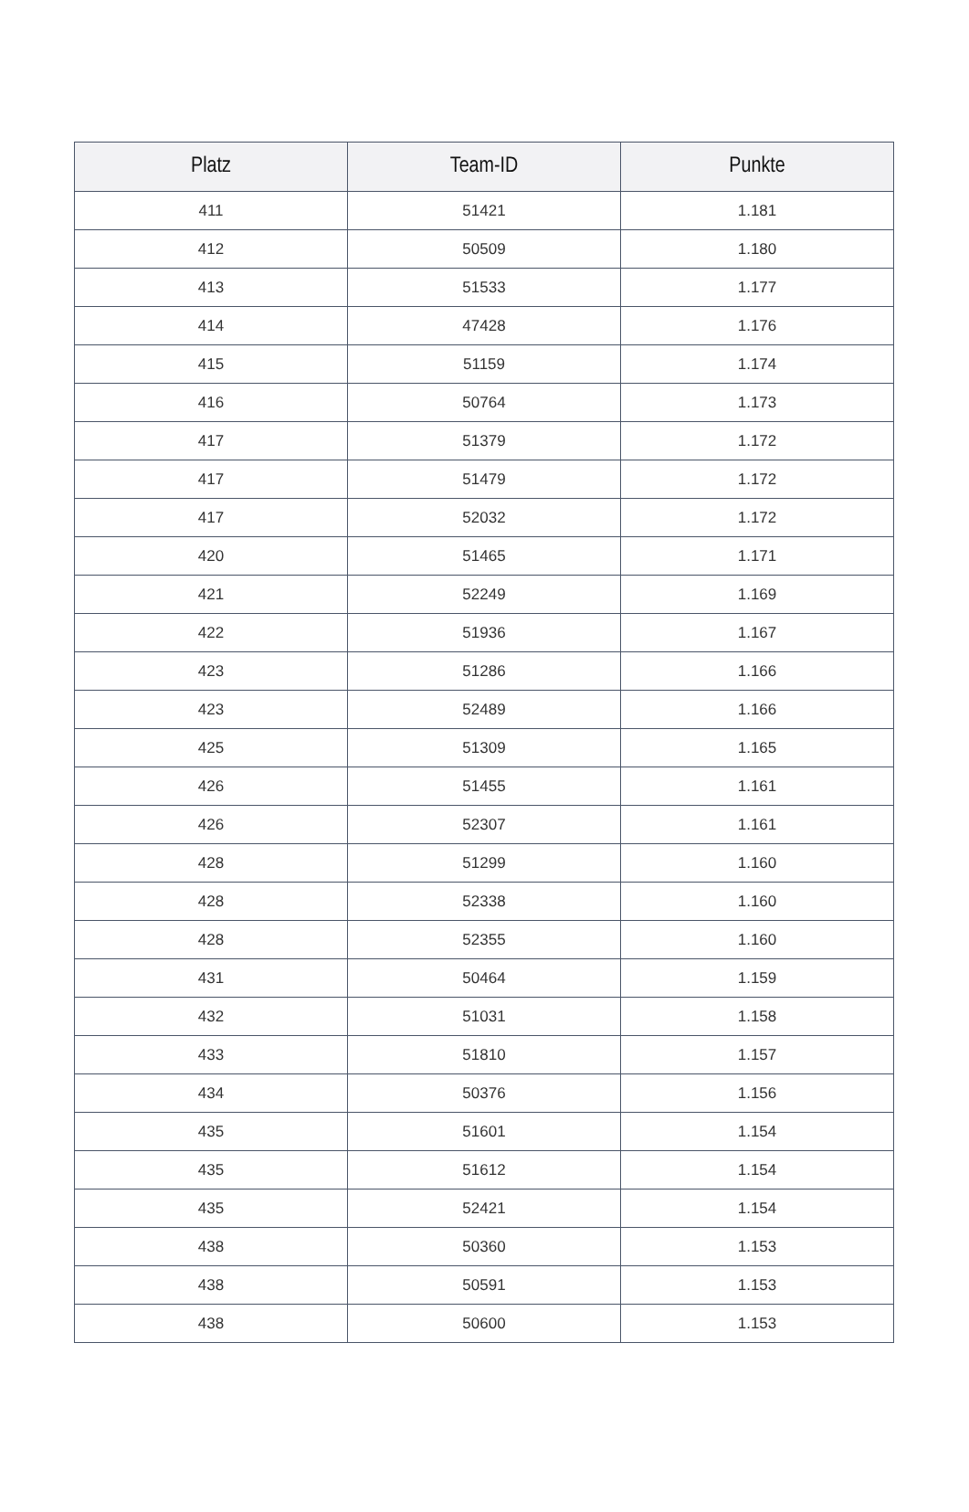| Platz | Team-ID | Punkte |
| --- | --- | --- |
| 411 | 51421 | 1.181 |
| 412 | 50509 | 1.180 |
| 413 | 51533 | 1.177 |
| 414 | 47428 | 1.176 |
| 415 | 51159 | 1.174 |
| 416 | 50764 | 1.173 |
| 417 | 51379 | 1.172 |
| 417 | 51479 | 1.172 |
| 417 | 52032 | 1.172 |
| 420 | 51465 | 1.171 |
| 421 | 52249 | 1.169 |
| 422 | 51936 | 1.167 |
| 423 | 51286 | 1.166 |
| 423 | 52489 | 1.166 |
| 425 | 51309 | 1.165 |
| 426 | 51455 | 1.161 |
| 426 | 52307 | 1.161 |
| 428 | 51299 | 1.160 |
| 428 | 52338 | 1.160 |
| 428 | 52355 | 1.160 |
| 431 | 50464 | 1.159 |
| 432 | 51031 | 1.158 |
| 433 | 51810 | 1.157 |
| 434 | 50376 | 1.156 |
| 435 | 51601 | 1.154 |
| 435 | 51612 | 1.154 |
| 435 | 52421 | 1.154 |
| 438 | 50360 | 1.153 |
| 438 | 50591 | 1.153 |
| 438 | 50600 | 1.153 |